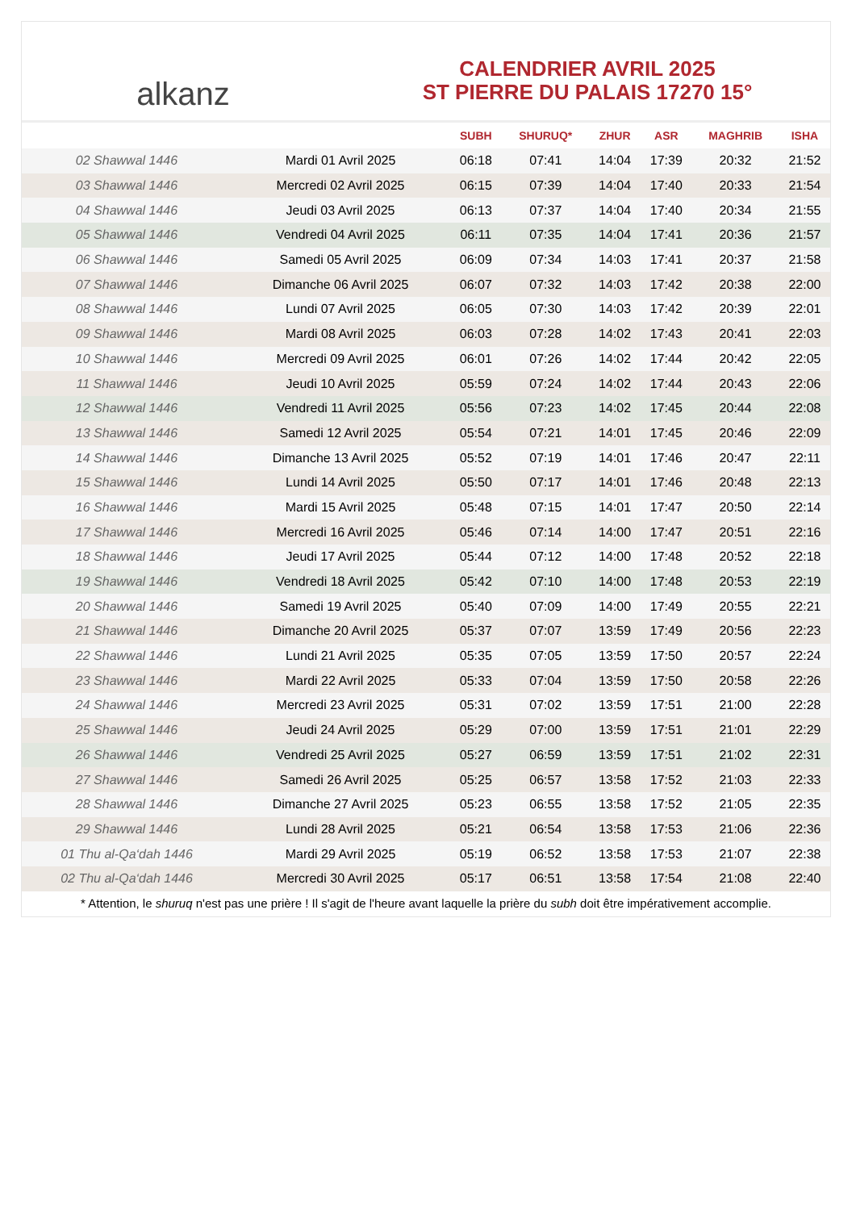alkanz
CALENDRIER AVRIL 2025
ST PIERRE DU PALAIS 17270 15°
| | | SUBH | SHURUQ* | ZHUR | ASR | MAGHRIB | ISHA |
| --- | --- | --- | --- | --- | --- | --- | --- |
| 02 Shawwal 1446 | Mardi 01 Avril 2025 | 06:18 | 07:41 | 14:04 | 17:39 | 20:32 | 21:52 |
| 03 Shawwal 1446 | Mercredi 02 Avril 2025 | 06:15 | 07:39 | 14:04 | 17:40 | 20:33 | 21:54 |
| 04 Shawwal 1446 | Jeudi 03 Avril 2025 | 06:13 | 07:37 | 14:04 | 17:40 | 20:34 | 21:55 |
| 05 Shawwal 1446 | Vendredi 04 Avril 2025 | 06:11 | 07:35 | 14:04 | 17:41 | 20:36 | 21:57 |
| 06 Shawwal 1446 | Samedi 05 Avril 2025 | 06:09 | 07:34 | 14:03 | 17:41 | 20:37 | 21:58 |
| 07 Shawwal 1446 | Dimanche 06 Avril 2025 | 06:07 | 07:32 | 14:03 | 17:42 | 20:38 | 22:00 |
| 08 Shawwal 1446 | Lundi 07 Avril 2025 | 06:05 | 07:30 | 14:03 | 17:42 | 20:39 | 22:01 |
| 09 Shawwal 1446 | Mardi 08 Avril 2025 | 06:03 | 07:28 | 14:02 | 17:43 | 20:41 | 22:03 |
| 10 Shawwal 1446 | Mercredi 09 Avril 2025 | 06:01 | 07:26 | 14:02 | 17:44 | 20:42 | 22:05 |
| 11 Shawwal 1446 | Jeudi 10 Avril 2025 | 05:59 | 07:24 | 14:02 | 17:44 | 20:43 | 22:06 |
| 12 Shawwal 1446 | Vendredi 11 Avril 2025 | 05:56 | 07:23 | 14:02 | 17:45 | 20:44 | 22:08 |
| 13 Shawwal 1446 | Samedi 12 Avril 2025 | 05:54 | 07:21 | 14:01 | 17:45 | 20:46 | 22:09 |
| 14 Shawwal 1446 | Dimanche 13 Avril 2025 | 05:52 | 07:19 | 14:01 | 17:46 | 20:47 | 22:11 |
| 15 Shawwal 1446 | Lundi 14 Avril 2025 | 05:50 | 07:17 | 14:01 | 17:46 | 20:48 | 22:13 |
| 16 Shawwal 1446 | Mardi 15 Avril 2025 | 05:48 | 07:15 | 14:01 | 17:47 | 20:50 | 22:14 |
| 17 Shawwal 1446 | Mercredi 16 Avril 2025 | 05:46 | 07:14 | 14:00 | 17:47 | 20:51 | 22:16 |
| 18 Shawwal 1446 | Jeudi 17 Avril 2025 | 05:44 | 07:12 | 14:00 | 17:48 | 20:52 | 22:18 |
| 19 Shawwal 1446 | Vendredi 18 Avril 2025 | 05:42 | 07:10 | 14:00 | 17:48 | 20:53 | 22:19 |
| 20 Shawwal 1446 | Samedi 19 Avril 2025 | 05:40 | 07:09 | 14:00 | 17:49 | 20:55 | 22:21 |
| 21 Shawwal 1446 | Dimanche 20 Avril 2025 | 05:37 | 07:07 | 13:59 | 17:49 | 20:56 | 22:23 |
| 22 Shawwal 1446 | Lundi 21 Avril 2025 | 05:35 | 07:05 | 13:59 | 17:50 | 20:57 | 22:24 |
| 23 Shawwal 1446 | Mardi 22 Avril 2025 | 05:33 | 07:04 | 13:59 | 17:50 | 20:58 | 22:26 |
| 24 Shawwal 1446 | Mercredi 23 Avril 2025 | 05:31 | 07:02 | 13:59 | 17:51 | 21:00 | 22:28 |
| 25 Shawwal 1446 | Jeudi 24 Avril 2025 | 05:29 | 07:00 | 13:59 | 17:51 | 21:01 | 22:29 |
| 26 Shawwal 1446 | Vendredi 25 Avril 2025 | 05:27 | 06:59 | 13:59 | 17:51 | 21:02 | 22:31 |
| 27 Shawwal 1446 | Samedi 26 Avril 2025 | 05:25 | 06:57 | 13:58 | 17:52 | 21:03 | 22:33 |
| 28 Shawwal 1446 | Dimanche 27 Avril 2025 | 05:23 | 06:55 | 13:58 | 17:52 | 21:05 | 22:35 |
| 29 Shawwal 1446 | Lundi 28 Avril 2025 | 05:21 | 06:54 | 13:58 | 17:53 | 21:06 | 22:36 |
| 01 Thu al-Qa‘dah 1446 | Mardi 29 Avril 2025 | 05:19 | 06:52 | 13:58 | 17:53 | 21:07 | 22:38 |
| 02 Thu al-Qa‘dah 1446 | Mercredi 30 Avril 2025 | 05:17 | 06:51 | 13:58 | 17:54 | 21:08 | 22:40 |
* Attention, le shuruq n'est pas une prière ! Il s'agit de l'heure avant laquelle la prière du subh doit être impérativement accomplie.